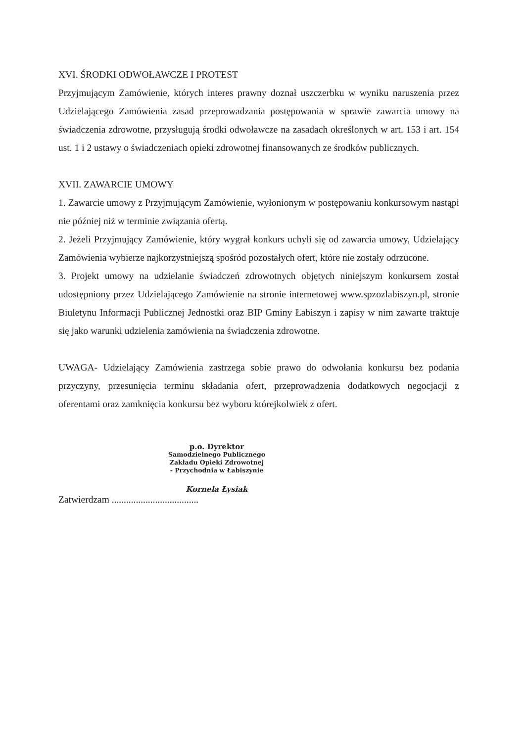XVI. ŚRODKI ODWOŁAWCZE I PROTEST
Przyjmującym Zamówienie, których interes prawny doznał uszczerbku w wyniku naruszenia przez Udzielającego Zamówienia zasad przeprowadzania postępowania w sprawie zawarcia umowy na świadczenia zdrowotne, przysługują środki odwoławcze na zasadach określonych w art. 153 i art. 154 ust. 1 i 2 ustawy o świadczeniach opieki zdrowotnej finansowanych ze środków publicznych.
XVII. ZAWARCIE UMOWY
1. Zawarcie umowy z Przyjmującym Zamówienie, wyłonionym w postępowaniu konkursowym nastąpi nie później niż w terminie związania ofertą.
2. Jeżeli Przyjmujący Zamówienie, który wygrał konkurs uchyli się od zawarcia umowy, Udzielający Zamówienia wybierze najkorzystniejszą spośród pozostałych ofert, które nie zostały odrzucone.
3. Projekt umowy na udzielanie świadczeń zdrowotnych objętych niniejszym konkursem został udostępniony przez Udzielającego Zamówienie na stronie internetowej www.spzozlabiszyn.pl, stronie Biuletynu Informacji Publicznej Jednostki oraz BIP Gminy Łabiszyn i zapisy w nim zawarte traktuje się jako warunki udzielenia zamówienia na świadczenia zdrowotne.
UWAGA- Udzielający Zamówienia zastrzega sobie prawo do odwołania konkursu bez podania przyczyny, przesunięcia terminu składania ofert, przeprowadzenia dodatkowych negocjacji z oferentami oraz zamknięcia konkursu bez wyboru którejkolwiek z ofert.
p.o. Dyrektor
Samodzielnego Publicznego
Zakładu Opieki Zdrowotnej
- Przychodnia w Łabiszynie
Kornela Łysiak
Zatwierdzam ....................................